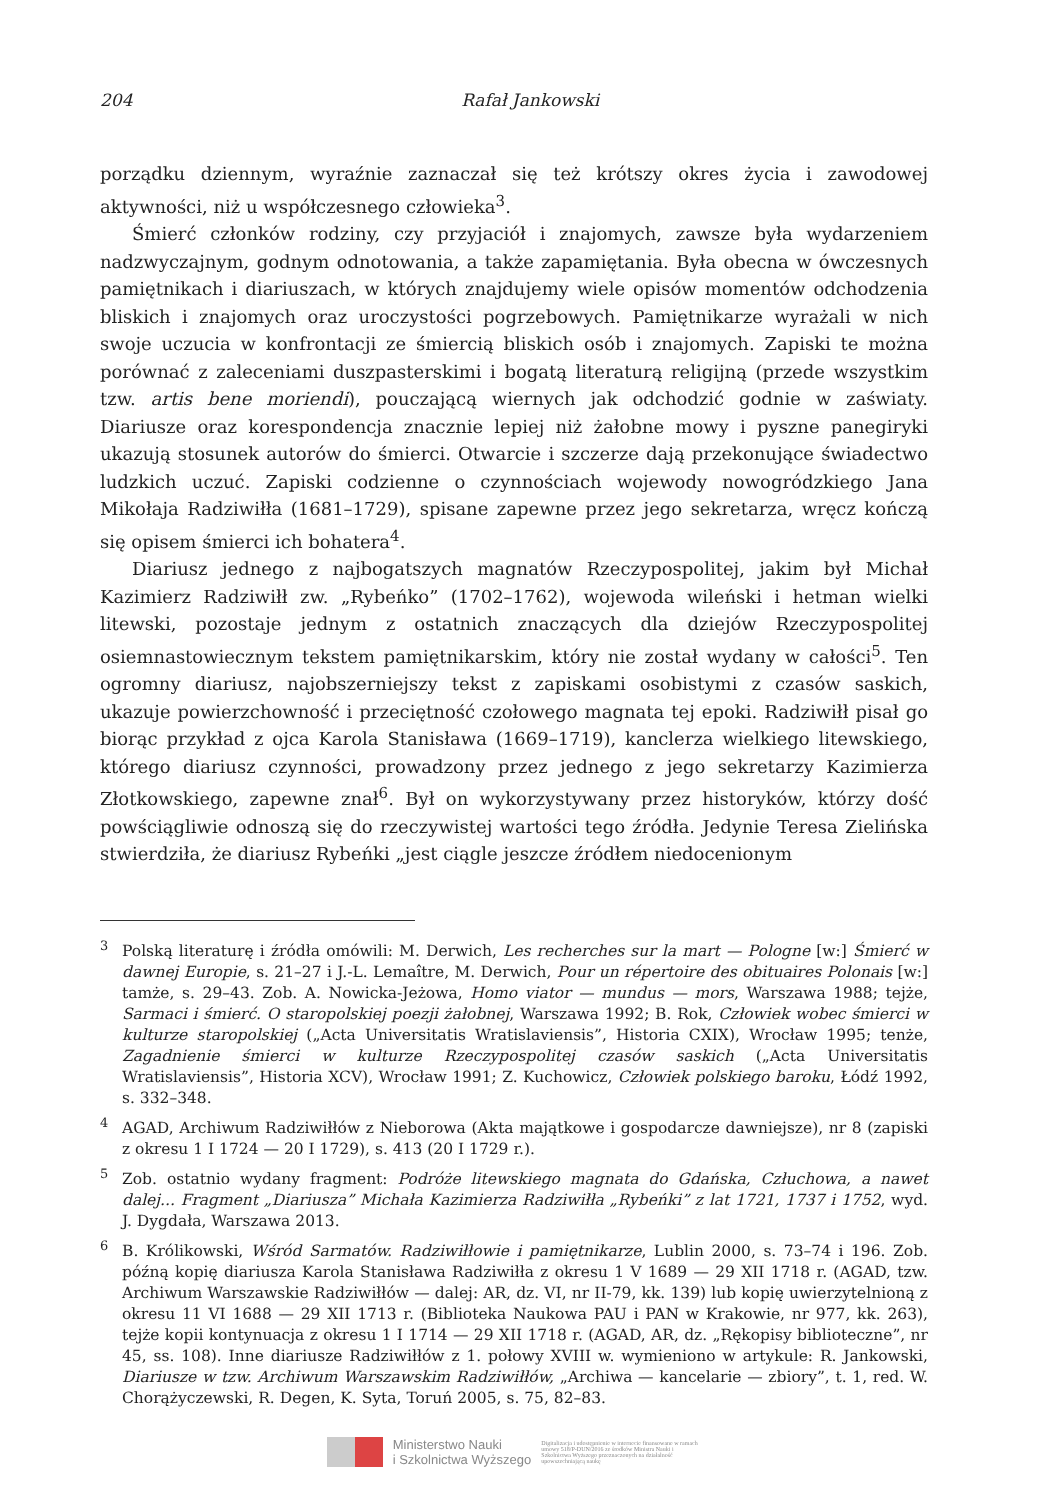204 Rafał Jankowski
porządku dziennym, wyraźnie zaznaczał się też krótszy okres życia i zawodowej aktywności, niż u współczesnego człowieka<sup>3</sup>.
Śmierć członków rodziny, czy przyjaciół i znajomych, zawsze była wydarzeniem nadzwyczajnym, godnym odnotowania, a także zapamiętania. Była obecna w ówczesnych pamiętnikach i diariuszach, w których znajdujemy wiele opisów momentów odchodzenia bliskich i znajomych oraz uroczystości pogrzebowych. Pamiętnikarze wyrażali w nich swoje uczucia w konfrontacji ze śmiercią bliskich osób i znajomych. Zapiski te można porównać z zaleceniami duszpasterskimi i bogatą literaturą religijną (przede wszystkim tzw. artis bene moriendi), pouczającą wiernych jak odchodzić godnie w zaświaty. Diariusze oraz korespondencja znacznie lepiej niż żałobne mowy i pyszne panegiryki ukazują stosunek autorów do śmierci. Otwarcie i szczerze dają przekonujące świadectwo ludzkich uczuć. Zapiski codzienne o czynnościach wojewody nowogródzkiego Jana Mikołaja Radziwiłła (1681–1729), spisane zapewne przez jego sekretarza, wręcz kończą się opisem śmierci ich bohatera<sup>4</sup>.
Diariusz jednego z najbogatszych magnatów Rzeczypospolitej, jakim był Michał Kazimierz Radziwiłł zw. „Rybeńko” (1702–1762), wojewoda wileński i hetman wielki litewski, pozostaje jednym z ostatnich znaczących dla dziejów Rzeczypospolitej osiemnastowiecznym tekstem pamiętnikarskim, który nie został wydany w całości<sup>5</sup>. Ten ogromny diariusz, najobszerniejszy tekst z zapiskami osobistymi z czasów saskich, ukazuje powierzchowność i przeciętność czołowego magnata tej epoki. Radziwiłł pisał go biorąc przykład z ojca Karola Stanisława (1669–1719), kanclerza wielkiego litewskiego, którego diariusz czynności, prowadzony przez jednego z jego sekretarzy Kazimierza Złotkowskiego, zapewne znał<sup>6</sup>. Był on wykorzystywany przez historyków, którzy dość powściągliwie odnoszą się do rzeczywistej wartości tego źródła. Jedynie Teresa Zielińska stwierdziła, że diariusz Rybeńki „jest ciągle jeszcze źródłem niedocenionym
<sup>3</sup> Polską literaturę i źródła omówili: M. Derwich, Les recherches sur la mart — Pologne [w:] Śmierć w dawnej Europie, s. 21–27 i J.-L. Lemaître, M. Derwich, Pour un répertoire des obituaires Polonais [w:] tamże, s. 29–43. Zob. A. Nowicka-Jeżowa, Homo viator — mundus — mors, Warszawa 1988; tejże, Sarmaci i śmierć. O staropolskiej poezji żałobnej, Warszawa 1992; B. Rok, Człowiek wobec śmierci w kulturze staropolskiej („Acta Universitatis Wratislaviensis”, Historia CXIX), Wrocław 1995; tenże, Zagadnienie śmierci w kulturze Rzeczypospolitej czasów saskich („Acta Universitatis Wratislaviensis”, Historia XCV), Wrocław 1991; Z. Kuchowicz, Człowiek polskiego baroku, Łódź 1992, s. 332–348.
<sup>4</sup> AGAD, Archiwum Radziwiłłów z Nieborowa (Akta majątkowe i gospodarcze dawniejsze), nr 8 (zapiski z okresu 1 I 1724 — 20 I 1729), s. 413 (20 I 1729 r.).
<sup>5</sup> Zob. ostatnio wydany fragment: Podróże litewskiego magnata do Gdańska, Człuchowa, a nawet dalej... Fragment „Diariusza” Michała Kazimierza Radziwiłła „Rybeńki” z lat 1721, 1737 i 1752, wyd. J. Dygdała, Warszawa 2013.
<sup>6</sup>B. Królikowski, Wśród Sarmatów. Radziwiłłowie i pamiętnikarze, Lublin 2000, s. 73–74 i 196. Zob. późną kopię diariusza Karola Stanisława Radziwiłła z okresu 1 V 1689 — 29 XII 1718 r. (AGAD, tzw. Archiwum Warszawskie Radziwiłłów — dalej: AR, dz. VI, nr II-79, kk. 139) lub kopię uwierzytelnioną z okresu 11 VI 1688 — 29 XII 1713 r. (Biblioteka Naukowa PAU i PAN w Krakowie, nr 977, kk. 263), tejże kopii kontynuacja z okresu 1 I 1714 — 29 XII 1718 r. (AGAD, AR, dz. „Rękopisy biblioteczne”, nr 45, ss. 108). Inne diariusze Radziwiłłów z 1. połowy XVIII w. wymieniono w artykule: R. Jankowski, Diariusze w tzw. Archiwum Warszawskim Radziwiłłów, „Archiwa — kancelarie — zbiory”, t. 1, red. W. Chorążyczewski, R. Degen, K. Syta, Toruń 2005, s. 75, 82–83.
Ministerstwo Nauki
i Szkolnictwa Wyższego
Digitalizacja i udostępnienie w internecie finansowane w ramach umowy 518/P-DUN/2016 ze środków Ministra Nauki i Szkolnictwa Wyższego przeznaczonych na działalność upowszechniającą naukę